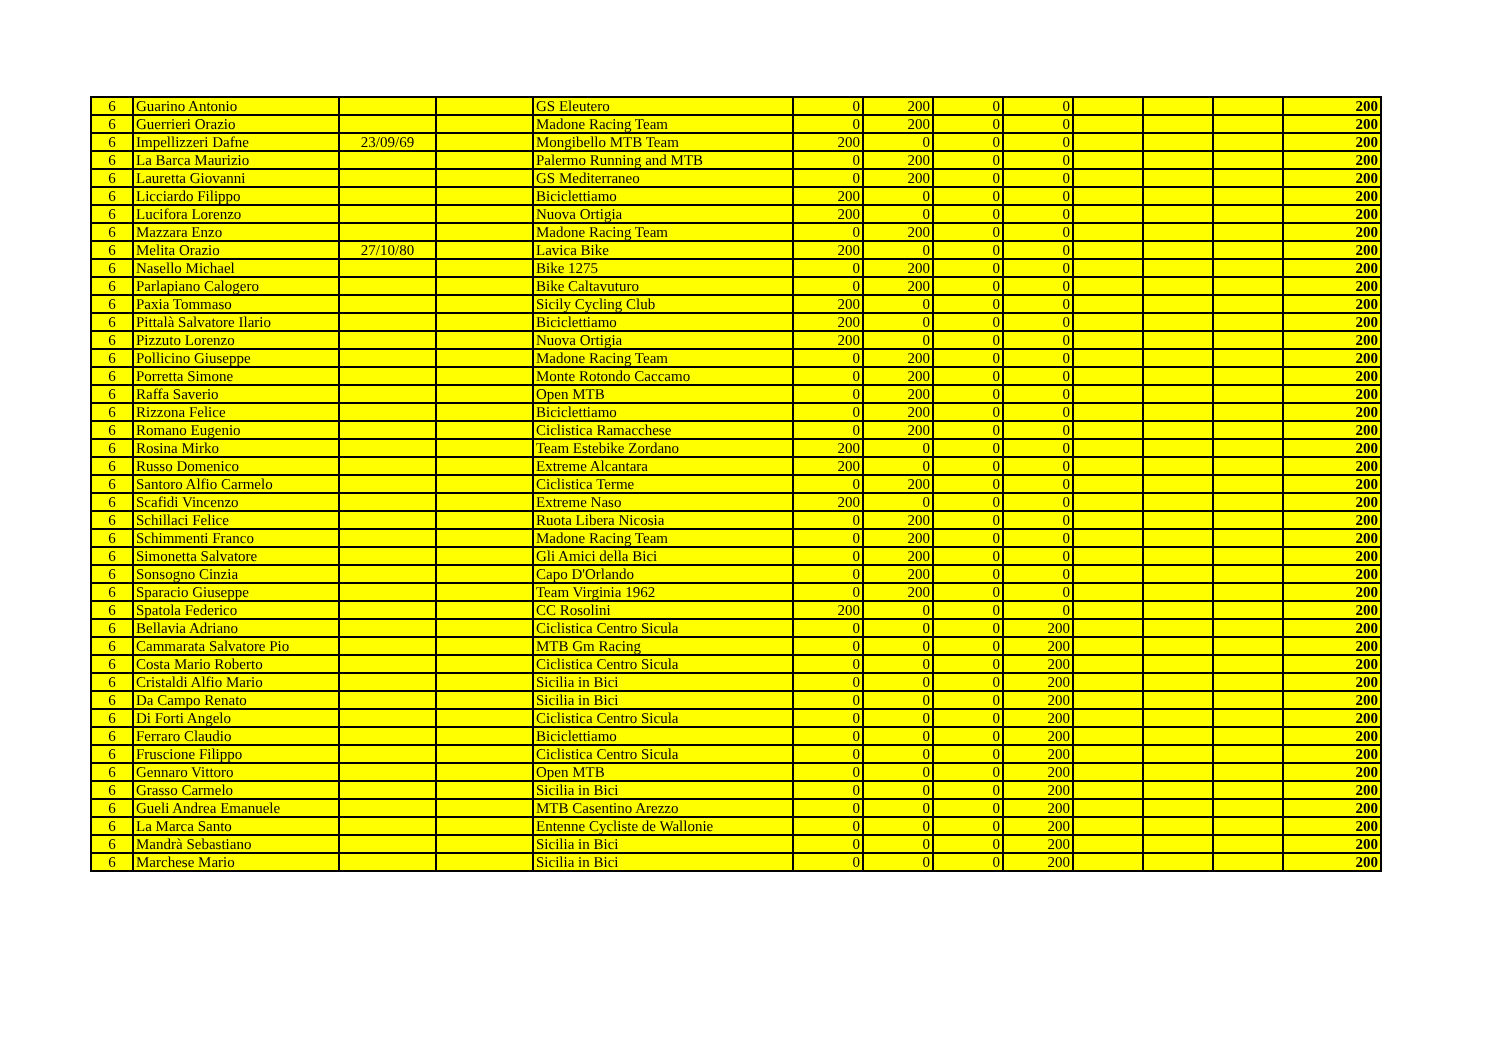| 6 | Guarino Antonio | | | GS Eleutero | 0 | 200 | 0 | 0 | | | | 200 |
| 6 | Guerrieri Orazio | | | Madone Racing Team | 0 | 200 | 0 | 0 | | | | 200 |
| 6 | Impellizzeri Dafne | 23/09/69 | | Mongibello MTB Team | 200 | 0 | 0 | 0 | | | | 200 |
| 6 | La Barca Maurizio | | | Palermo Running and MTB | 0 | 200 | 0 | 0 | | | | 200 |
| 6 | Lauretta Giovanni | | | GS Mediterraneo | 0 | 200 | 0 | 0 | | | | 200 |
| 6 | Licciardo Filippo | | | Biciclettiamo | 200 | 0 | 0 | 0 | | | | 200 |
| 6 | Lucifora Lorenzo | | | Nuova Ortigia | 200 | 0 | 0 | 0 | | | | 200 |
| 6 | Mazzara Enzo | | | Madone Racing Team | 0 | 200 | 0 | 0 | | | | 200 |
| 6 | Melita Orazio | 27/10/80 | | Lavica Bike | 200 | 0 | 0 | 0 | | | | 200 |
| 6 | Nasello Michael | | | Bike 1275 | 0 | 200 | 0 | 0 | | | | 200 |
| 6 | Parlapiano Calogero | | | Bike Caltavuturo | 0 | 200 | 0 | 0 | | | | 200 |
| 6 | Paxia Tommaso | | | Sicily Cycling Club | 200 | 0 | 0 | 0 | | | | 200 |
| 6 | Pittalà Salvatore Ilario | | | Biciclettiamo | 200 | 0 | 0 | 0 | | | | 200 |
| 6 | Pizzuto Lorenzo | | | Nuova Ortigia | 200 | 0 | 0 | 0 | | | | 200 |
| 6 | Pollicino Giuseppe | | | Madone Racing Team | 0 | 200 | 0 | 0 | | | | 200 |
| 6 | Porretta Simone | | | Monte Rotondo Caccamo | 0 | 200 | 0 | 0 | | | | 200 |
| 6 | Raffa Saverio | | | Open MTB | 0 | 200 | 0 | 0 | | | | 200 |
| 6 | Rizzona Felice | | | Biciclettiamo | 0 | 200 | 0 | 0 | | | | 200 |
| 6 | Romano Eugenio | | | Ciclistica Ramacchese | 0 | 200 | 0 | 0 | | | | 200 |
| 6 | Rosina Mirko | | | Team Estebike Zordano | 200 | 0 | 0 | 0 | | | | 200 |
| 6 | Russo Domenico | | | Extreme Alcantara | 200 | 0 | 0 | 0 | | | | 200 |
| 6 | Santoro Alfio Carmelo | | | Ciclistica Terme | 0 | 200 | 0 | 0 | | | | 200 |
| 6 | Scafidi Vincenzo | | | Extreme Naso | 200 | 0 | 0 | 0 | | | | 200 |
| 6 | Schillaci Felice | | | Ruota Libera Nicosia | 0 | 200 | 0 | 0 | | | | 200 |
| 6 | Schimmenti Franco | | | Madone Racing Team | 0 | 200 | 0 | 0 | | | | 200 |
| 6 | Simonetta Salvatore | | | Gli Amici della Bici | 0 | 200 | 0 | 0 | | | | 200 |
| 6 | Sonsogno Cinzia | | | Capo D'Orlando | 0 | 200 | 0 | 0 | | | | 200 |
| 6 | Sparacio Giuseppe | | | Team Virginia 1962 | 0 | 200 | 0 | 0 | | | | 200 |
| 6 | Spatola Federico | | | CC Rosolini | 200 | 0 | 0 | 0 | | | | 200 |
| 6 | Bellavia Adriano | | | Ciclistica Centro Sicula | 0 | 0 | 0 | 200 | | | | 200 |
| 6 | Cammarata Salvatore Pio | | | MTB Gm Racing | 0 | 0 | 0 | 200 | | | | 200 |
| 6 | Costa Mario Roberto | | | Ciclistica Centro Sicula | 0 | 0 | 0 | 200 | | | | 200 |
| 6 | Cristaldi Alfio Mario | | | Sicilia in Bici | 0 | 0 | 0 | 200 | | | | 200 |
| 6 | Da Campo Renato | | | Sicilia in Bici | 0 | 0 | 0 | 200 | | | | 200 |
| 6 | Di Forti Angelo | | | Ciclistica Centro Sicula | 0 | 0 | 0 | 200 | | | | 200 |
| 6 | Ferraro Claudio | | | Biciclettiamo | 0 | 0 | 0 | 200 | | | | 200 |
| 6 | Fruscione Filippo | | | Ciclistica Centro Sicula | 0 | 0 | 0 | 200 | | | | 200 |
| 6 | Gennaro Vittoro | | | Open MTB | 0 | 0 | 0 | 200 | | | | 200 |
| 6 | Grasso Carmelo | | | Sicilia in Bici | 0 | 0 | 0 | 200 | | | | 200 |
| 6 | Gueli Andrea Emanuele | | | MTB Casentino Arezzo | 0 | 0 | 0 | 200 | | | | 200 |
| 6 | La Marca Santo | | | Entenne Cycliste de Wallonie | 0 | 0 | 0 | 200 | | | | 200 |
| 6 | Mandrà Sebastiano | | | Sicilia in Bici | 0 | 0 | 0 | 200 | | | | 200 |
| 6 | Marchese Mario | | | Sicilia in Bici | 0 | 0 | 0 | 200 | | | | 200 |